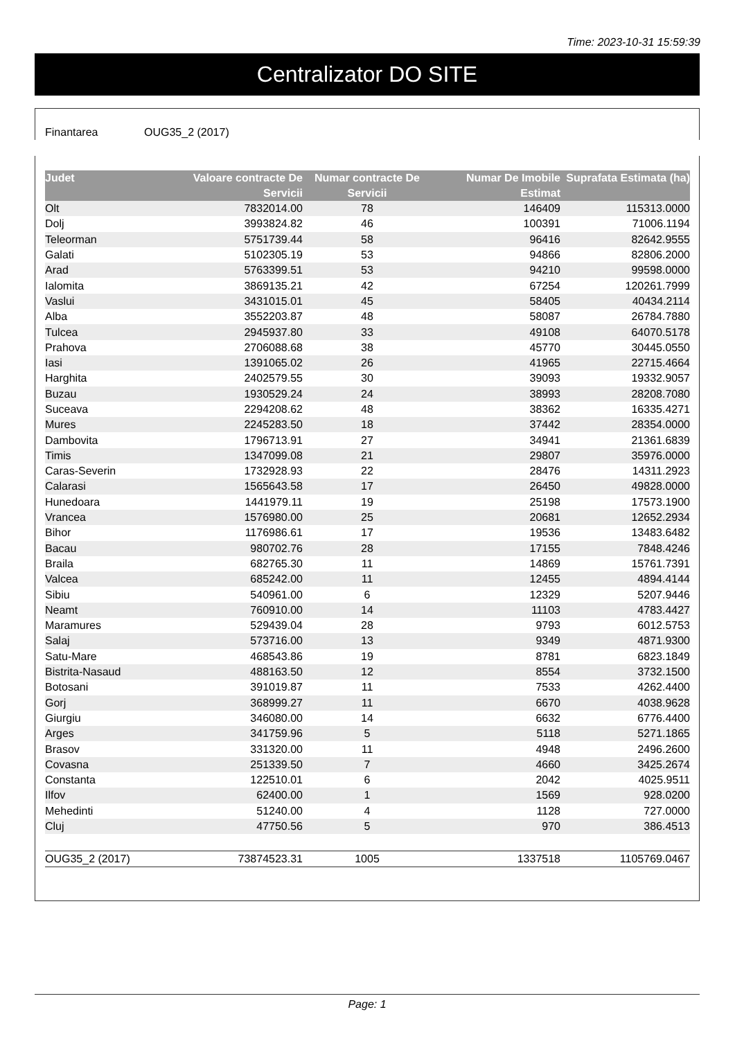Time: 2023-10-31 15:59:39
Centralizator DO SITE
Finantarea OUG35_2 (2017)
| Judet | Valoare contracte De Servicii | Numar contracte De Servicii | Numar De Imobile Estimat | Suprafata Estimata (ha) |
| --- | --- | --- | --- | --- |
| Olt | 7832014.00 | 78 | 146409 | 115313.0000 |
| Dolj | 3993824.82 | 46 | 100391 | 71006.1194 |
| Teleorman | 5751739.44 | 58 | 96416 | 82642.9555 |
| Galati | 5102305.19 | 53 | 94866 | 82806.2000 |
| Arad | 5763399.51 | 53 | 94210 | 99598.0000 |
| Ialomita | 3869135.21 | 42 | 67254 | 120261.7999 |
| Vaslui | 3431015.01 | 45 | 58405 | 40434.2114 |
| Alba | 3552203.87 | 48 | 58087 | 26784.7880 |
| Tulcea | 2945937.80 | 33 | 49108 | 64070.5178 |
| Prahova | 2706088.68 | 38 | 45770 | 30445.0550 |
| Iasi | 1391065.02 | 26 | 41965 | 22715.4664 |
| Harghita | 2402579.55 | 30 | 39093 | 19332.9057 |
| Buzau | 1930529.24 | 24 | 38993 | 28208.7080 |
| Suceava | 2294208.62 | 48 | 38362 | 16335.4271 |
| Mures | 2245283.50 | 18 | 37442 | 28354.0000 |
| Dambovita | 1796713.91 | 27 | 34941 | 21361.6839 |
| Timis | 1347099.08 | 21 | 29807 | 35976.0000 |
| Caras-Severin | 1732928.93 | 22 | 28476 | 14311.2923 |
| Calarasi | 1565643.58 | 17 | 26450 | 49828.0000 |
| Hunedoara | 1441979.11 | 19 | 25198 | 17573.1900 |
| Vrancea | 1576980.00 | 25 | 20681 | 12652.2934 |
| Bihor | 1176986.61 | 17 | 19536 | 13483.6482 |
| Bacau | 980702.76 | 28 | 17155 | 7848.4246 |
| Braila | 682765.30 | 11 | 14869 | 15761.7391 |
| Valcea | 685242.00 | 11 | 12455 | 4894.4144 |
| Sibiu | 540961.00 | 6 | 12329 | 5207.9446 |
| Neamt | 760910.00 | 14 | 11103 | 4783.4427 |
| Maramures | 529439.04 | 28 | 9793 | 6012.5753 |
| Salaj | 573716.00 | 13 | 9349 | 4871.9300 |
| Satu-Mare | 468543.86 | 19 | 8781 | 6823.1849 |
| Bistrita-Nasaud | 488163.50 | 12 | 8554 | 3732.1500 |
| Botosani | 391019.87 | 11 | 7533 | 4262.4400 |
| Gorj | 368999.27 | 11 | 6670 | 4038.9628 |
| Giurgiu | 346080.00 | 14 | 6632 | 6776.4400 |
| Arges | 341759.96 | 5 | 5118 | 5271.1865 |
| Brasov | 331320.00 | 11 | 4948 | 2496.2600 |
| Covasna | 251339.50 | 7 | 4660 | 3425.2674 |
| Constanta | 122510.01 | 6 | 2042 | 4025.9511 |
| Ilfov | 62400.00 | 1 | 1569 | 928.0200 |
| Mehedinti | 51240.00 | 4 | 1128 | 727.0000 |
| Cluj | 47750.56 | 5 | 970 | 386.4513 |
| OUG35_2 (2017) | 73874523.31 | 1005 | 1337518 | 1105769.0467 |
Page: 1